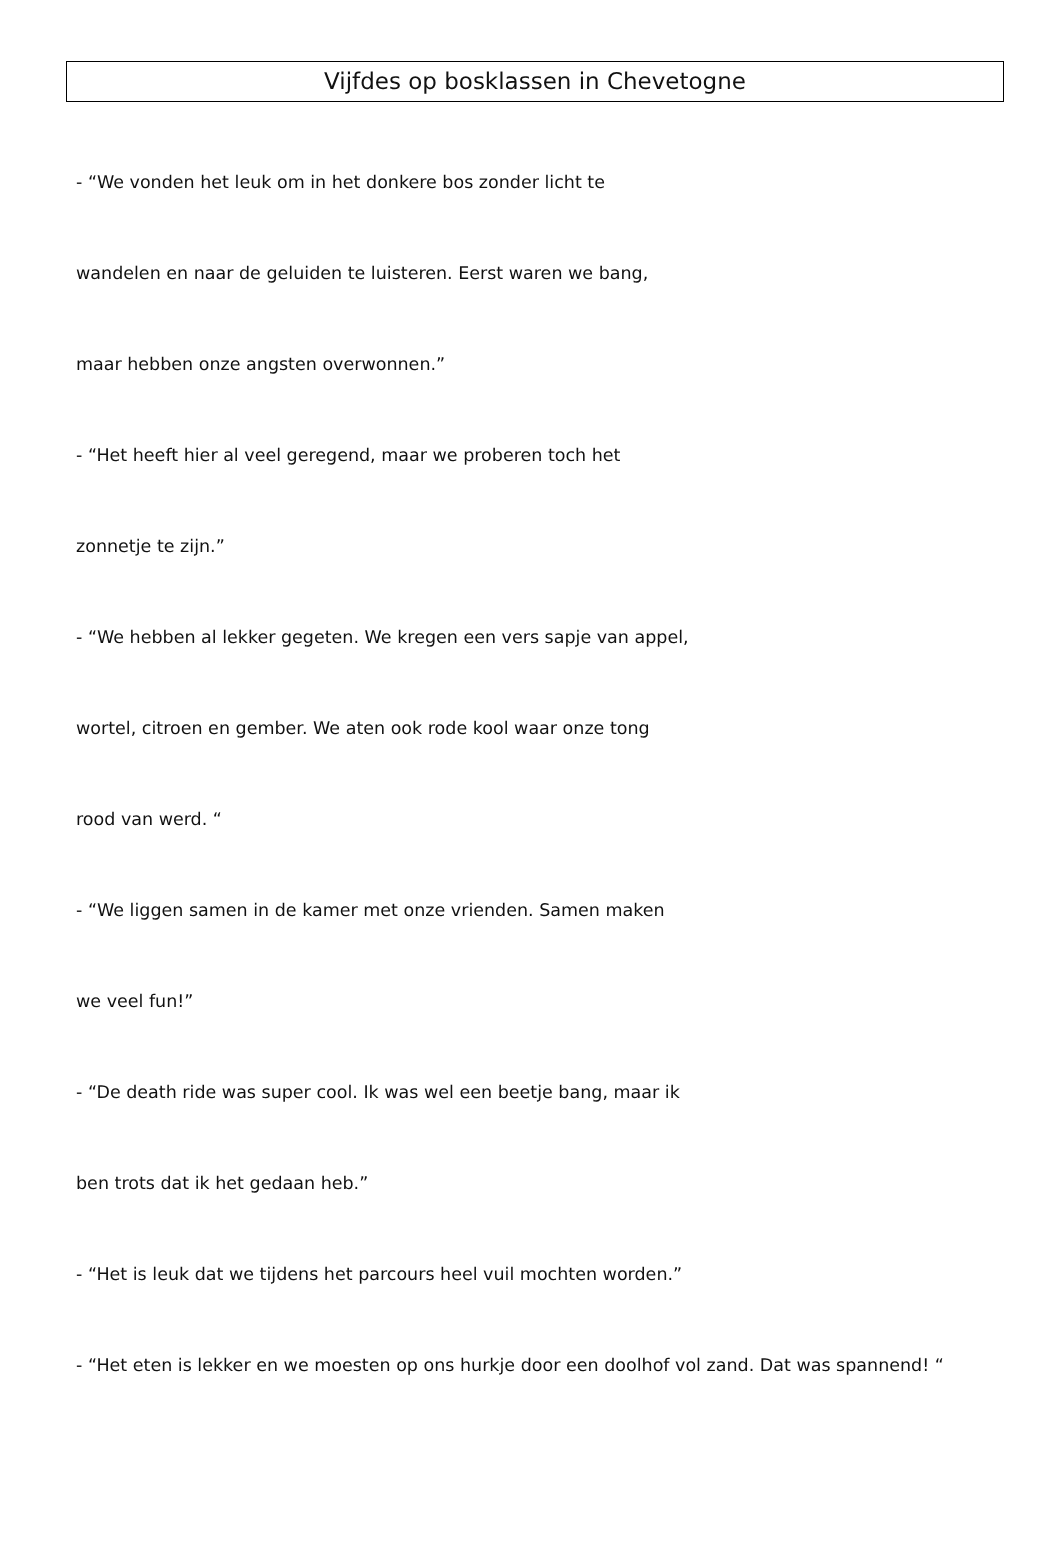Vijfdes op bosklassen in Chevetogne
- “We vonden het leuk om in het donkere bos zonder licht te
wandelen en naar de geluiden te luisteren. Eerst waren we bang,
maar hebben onze angsten overwonnen.”
- “Het heeft hier al veel geregend, maar we proberen toch het
zonnetje te zijn.”
- “We hebben al lekker gegeten. We kregen een vers sapje van appel,
wortel, citroen en gember. We aten ook rode kool waar onze tong
rood van werd. “
- “We liggen samen in de kamer met onze vrienden. Samen maken
we veel fun!”
- “De death ride was super cool. Ik was wel een beetje bang, maar ik
ben trots dat ik het gedaan heb.”
- “Het is leuk dat we tijdens het parcours heel vuil mochten worden.”
- “Het eten is lekker en we moesten op ons hurkje door een doolhof vol zand. Dat was spannend! “